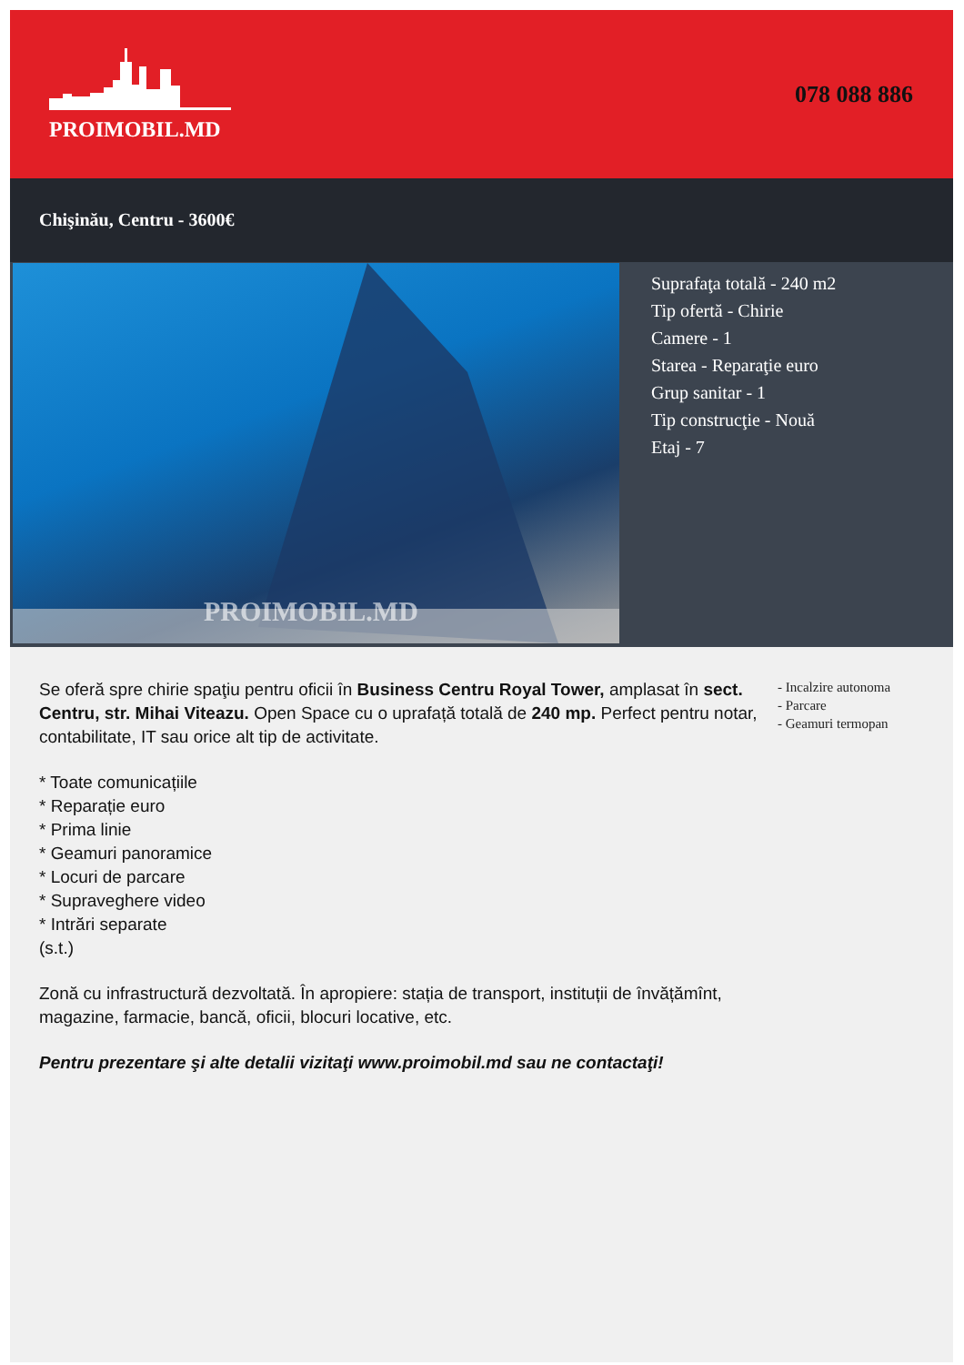PROIMOBIL.MD
078 088 886
Chişinău, Centru - 3600€
PROIMOBIL.MD
Suprafaţa totală - 240 m2
Tip ofertă - Chirie
Camere - 1
Starea - Reparaţie euro
Grup sanitar - 1
Tip construcţie - Nouă
Etaj - 7
Se oferă spre chirie spaţiu pentru oficii în Business Centru Royal Tower, amplasat în sect. Centru, str. Mihai Viteazu. Open Space cu o uprafață totală de 240 mp. Perfect pentru notar, contabilitate, IT sau orice alt tip de activitate.
* Toate comunicațiile
* Reparație euro
* Prima linie
* Geamuri panoramice
* Locuri de parcare
* Supraveghere video
* Intrări separate
(s.t.)
Zonă cu infrastructură dezvoltată. În apropiere: stația de transport, instituții de învățămînt, magazine, farmacie, bancă, oficii, blocuri locative, etc.
Pentru prezentare şi alte detalii vizitaţi www.proimobil.md sau ne contactaţi!
- Incalzire autonoma
- Parcare
- Geamuri termopan